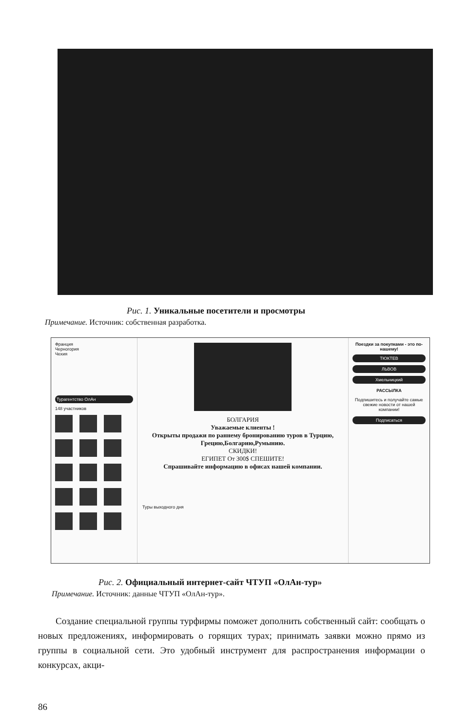Рис. 1. Уникальные посетители и просмотры
Примечание. Источник: собственная разработка.
Франция
Черногория
Чехия
Турагентство ОлАн
148 участников
БОЛГАРИЯ
Уважаемые клиенты !
Открыты продажи по раннему бронированию туров в Турцию, Грецию,Болгарию,Румынию.
СКИДКИ!
ЕГИПЕТ От 300$ СПЕШИТЕ!
Спрашивайте информацию в офисах нашей компании.
Туры выходного дня
Поездки за покупками - это по-нашему!
ТЮКТЕВ
ЛЬВОВ
Хмельницкий
РАССЫЛКА
Подпишитесь и получайте самые свежие новости от нашей компании!
Подписаться
Рис. 2. Официальный интернет-сайт ЧТУП «ОлАн-тур»
Примечание. Источник: данные ЧТУП «ОлАн-тур».
Создание специальной группы турфирмы поможет дополнить собственный сайт: сообщать о новых предложениях, информировать о горящих турах; принимать заявки можно прямо из группы в социальной сети. Это удобный инструмент для распространения информации о конкурсах, акци-
86